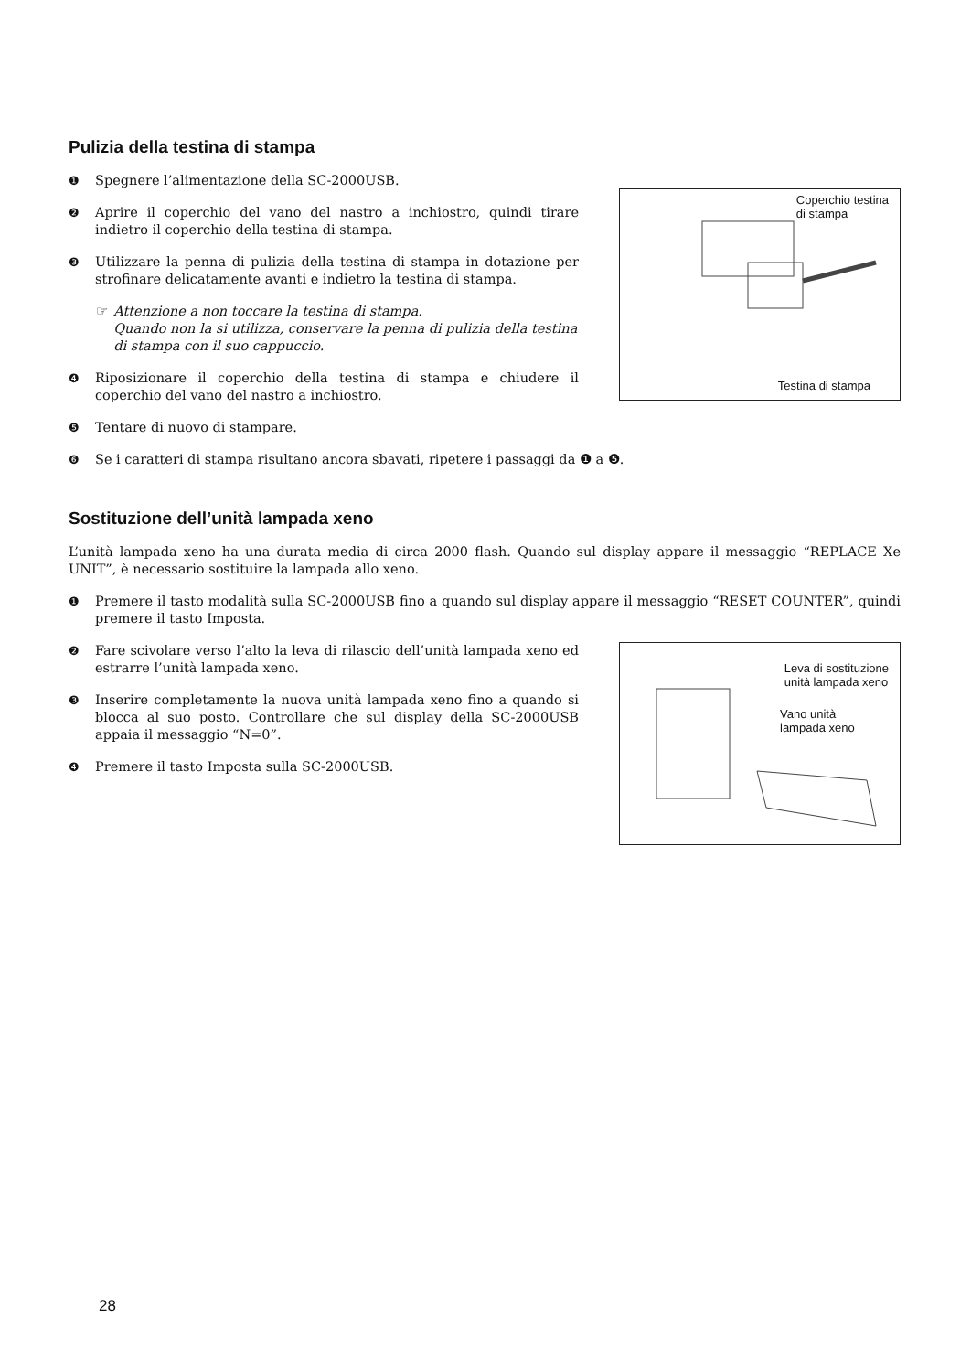Pulizia della testina di stampa
❶ Spegnere l’alimentazione della SC-2000USB.
❷ Aprire il coperchio del vano del nastro a inchiostro, quindi tirare indietro il coperchio della testina di stampa.
❸ Utilizzare la penna di pulizia della testina di stampa in dotazione per strofinare delicatamente avanti e indietro la testina di stampa.
☞ Attenzione a non toccare la testina di stampa.
Quando non la si utilizza, conservare la penna di pulizia della testina di stampa con il suo cappuccio.
❹ Riposizionare il coperchio della testina di stampa e chiudere il coperchio del vano del nastro a inchiostro.
❺ Tentare di nuovo di stampare.
Coperchio testina
di stampa
Testina di stampa
❻ Se i caratteri di stampa risultano ancora sbavati, ripetere i passaggi da ❶ a ❺.
Sostituzione dell’unità lampada xeno
L’unità lampada xeno ha una durata media di circa 2000 flash. Quando sul display appare il messaggio “REPLACE Xe UNIT”, è necessario sostituire la lampada allo xeno.
❶ Premere il tasto modalità sulla SC-2000USB fino a quando sul display appare il messaggio “RESET COUNTER”, quindi premere il tasto Imposta.
❷ Fare scivolare verso l’alto la leva di rilascio dell’unità lampada xeno ed estrarre l’unità lampada xeno.
❸ Inserire completamente la nuova unità lampada xeno fino a quando si blocca al suo posto. Controllare che sul display della SC-2000USB appaia il messaggio “N=0”.
❹ Premere il tasto Imposta sulla SC-2000USB.
Leva di sostituzione
unità lampada xeno
Vano unità
lampada xeno
28